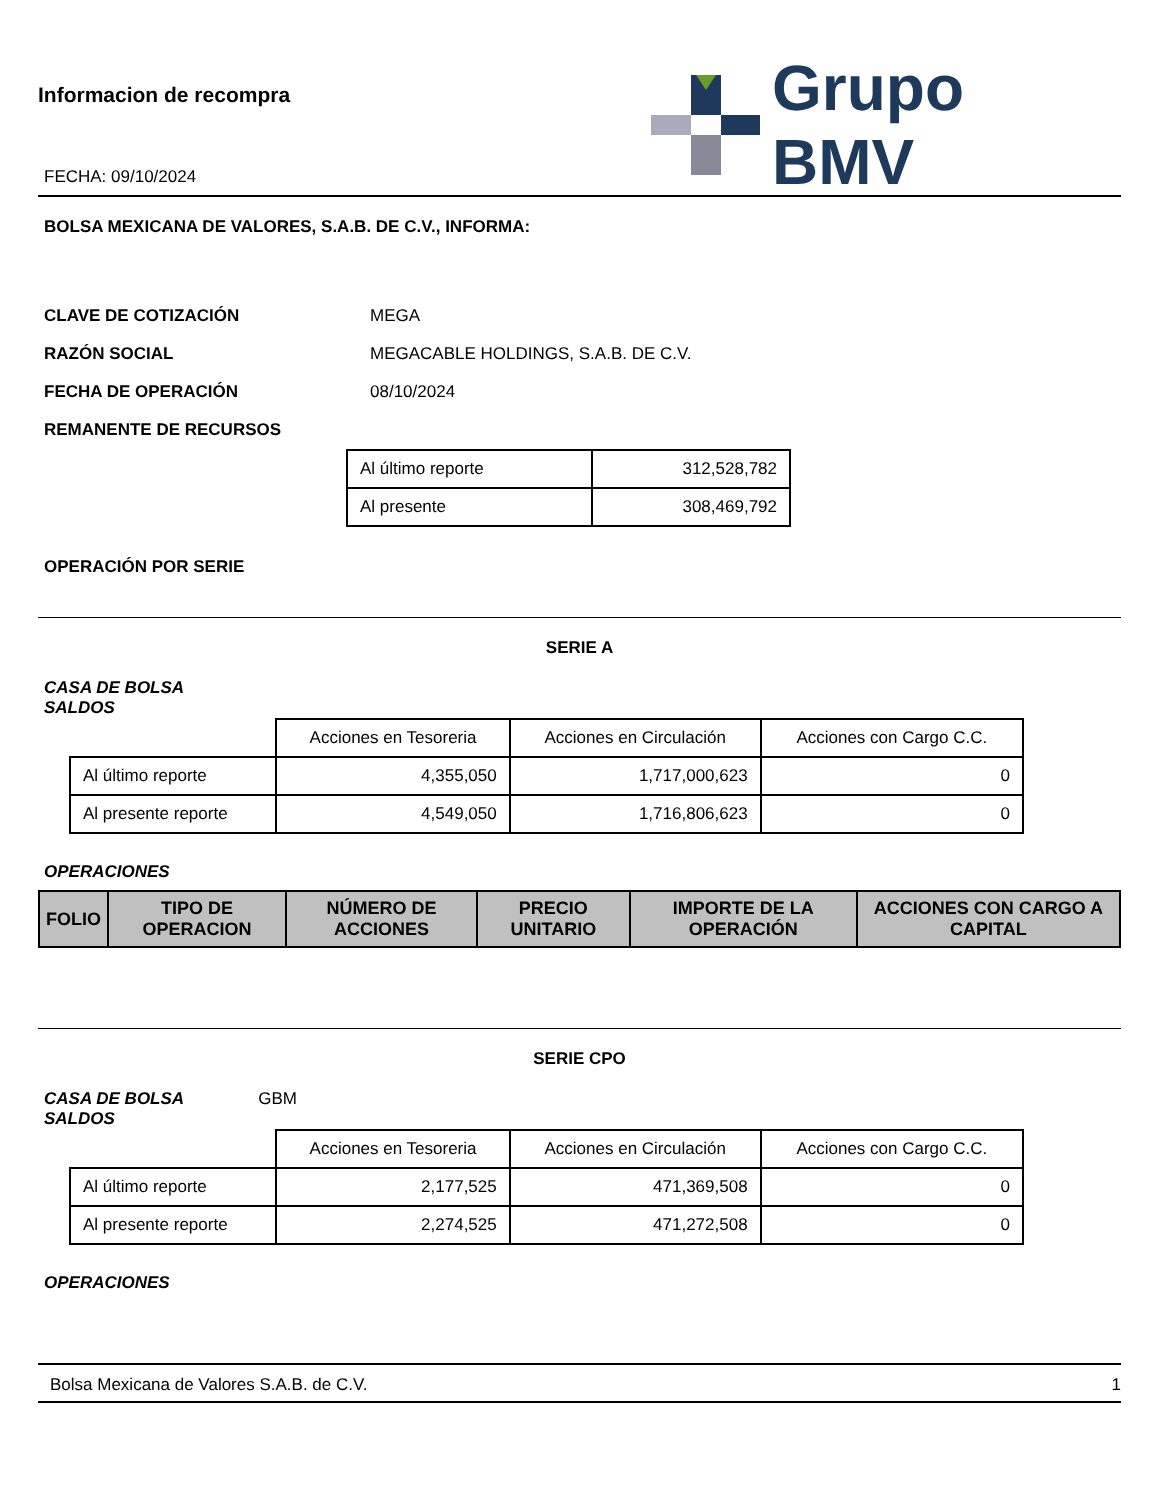Informacion de recompra
FECHA: 09/10/2024
Grupo BMV
BOLSA MEXICANA DE VALORES, S.A.B. DE C.V., INFORMA:
CLAVE DE COTIZACIÓN MEGA
RAZÓN SOCIAL
MEGACABLE HOLDINGS, S.A.B. DE C.V.
FECHA DE OPERACIÓN 08/10/2024
REMANENTE DE RECURSOS
| Al último reporte | 312,528,782 |
| Al presente | 308,469,792 |
OPERACIÓN POR SERIE
SERIE A
CASA DE BOLSA
SALDOS
| | Acciones en Tesoreria | Acciones en Circulación | Acciones con Cargo C.C. |
| Al último reporte | 4,355,050 | 1,717,000,623 | 0 |
| Al presente reporte | 4,549,050 | 1,716,806,623 | 0 |
OPERACIONES
| FOLIO | TIPO DE OPERACION | NÚMERO DE ACCIONES | PRECIO UNITARIO | IMPORTE DE LA OPERACIÓN | ACCIONES CON CARGO A CAPITAL |
| --- | --- | --- | --- | --- | --- |
SERIE CPO
CASA DE BOLSA GBM
SALDOS
| | Acciones en Tesoreria | Acciones en Circulación | Acciones con Cargo C.C. |
| Al último reporte | 2,177,525 | 471,369,508 | 0 |
| Al presente reporte | 2,274,525 | 471,272,508 | 0 |
OPERACIONES
Bolsa Mexicana de Valores S.A.B. de C.V. 1